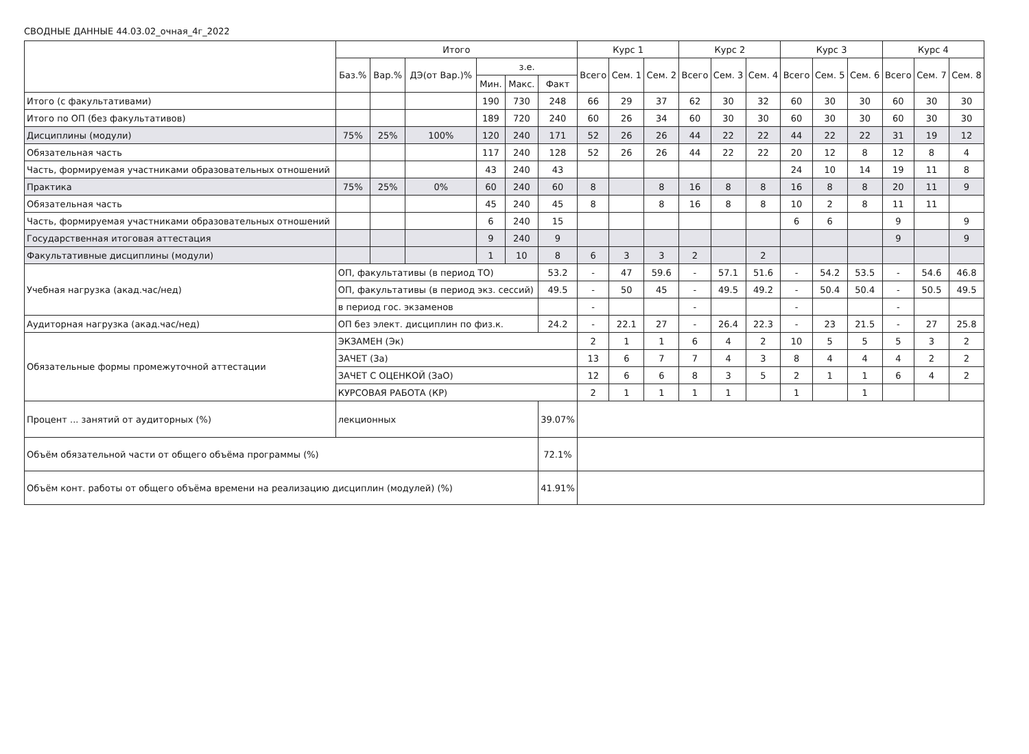СВОДНЫЕ ДАННЫЕ 44.03.02_очная_4г_2022
| | | Итого | | | | | | Курс 1 | | | Курс 2 | | | Курс 3 | | | Курс 4 | | |
| --- | --- | --- | --- | --- | --- | --- | --- | --- | --- | --- | --- | --- | --- | --- | --- | --- | --- | --- | --- |
| | | Баз.% | Вар.% | ДЭ(от Вар.)% | з.е. | | | Всего | Сем. 1 | Сем. 2 | Всего | Сем. 3 | Сем. 4 | Всего | Сем. 5 | Сем. 6 | Всего | Сем. 7 | Сем. 8 |
| | | | | | Мин. | Макс. | Факт | | | | | | | | | | | | |
| Итого (с факультативами) | | | | | 190 | 730 | 248 | 66 | 29 | 37 | 62 | 30 | 32 | 60 | 30 | 30 | 60 | 30 | 30 |
| Итого по ОП (без факультативов) | | | | | 189 | 720 | 240 | 60 | 26 | 34 | 60 | 30 | 30 | 60 | 30 | 30 | 60 | 30 | 30 |
| Дисциплины (модули) | | 75% | 25% | 100% | 120 | 240 | 171 | 52 | 26 | 26 | 44 | 22 | 22 | 44 | 22 | 22 | 31 | 19 | 12 |
| Обязательная часть | | | | | 117 | 240 | 128 | 52 | 26 | 26 | 44 | 22 | 22 | 20 | 12 | 8 | 12 | 8 | 4 |
| Часть, формируемая участниками образовательных отношений | | | | | 43 | 240 | 43 | | | | | | | 24 | 10 | 14 | 19 | 11 | 8 |
| Практика | | 75% | 25% | 0% | 60 | 240 | 60 | 8 | | 8 | 16 | 8 | 8 | 16 | 8 | 8 | 20 | 11 | 9 |
| Обязательная часть | | | | | 45 | 240 | 45 | 8 | | 8 | 16 | 8 | 8 | 10 | 2 | 8 | 11 | 11 | |
| Часть, формируемая участниками образовательных отношений | | | | | 6 | 240 | 15 | | | | | | | 6 | 6 | | 9 | | 9 |
| Государственная итоговая аттестация | | | | | 9 | 240 | 9 | | | | | | | | | | 9 | | 9 |
| Факультативные дисциплины (модули) | | | | | 1 | 10 | 8 | 6 | 3 | 3 | 2 | | 2 | | | | | | |
| Учебная нагрузка (акад.час/нед) | ОП, факультативы (в период ТО) | | | | | | 53.2 | - | 47 | 59.6 | - | 57.1 | 51.6 | - | 54.2 | 53.5 | - | 54.6 | 46.8 |
| | ОП, факультативы (в период экз. сессий) | | | | | | 49.5 | - | 50 | 45 | - | 49.5 | 49.2 | - | 50.4 | 50.4 | - | 50.5 | 49.5 |
| | в период гос. экзаменов | | | | | | | - | | | - | | | - | | | - | | |
| Аудиторная нагрузка (акад.час/нед) | ОП без элект. дисциплин по физ.к. | | | | | | 24.2 | - | 22.1 | 27 | - | 26.4 | 22.3 | - | 23 | 21.5 | - | 27 | 25.8 |
| Обязательные формы промежуточной аттестации | ЭКЗАМЕН (Эк) | | | | | | | 2 | 1 | 1 | 6 | 4 | 2 | 10 | 5 | 5 | 5 | 3 | 2 |
| | ЗАЧЕТ (За) | | | | | | | 13 | 6 | 7 | 7 | 4 | 3 | 8 | 4 | 4 | 4 | 2 | 2 |
| | ЗАЧЕТ С ОЦЕНКОЙ (ЗаО) | | | | | | | 12 | 6 | 6 | 8 | 3 | 5 | 2 | 1 | 1 | 6 | 4 | 2 |
| | КУРСОВАЯ РАБОТА (КР) | | | | | | | 2 | 1 | 1 | 1 | 1 | | 1 | | 1 | | | |
| Процент ... занятий от аудиторных (%) | лекционных | | | | | | 39.07% | | | | | | | | | | | | |
| Объём обязательной части от общего объёма программы (%) | | | | | | | 72.1% | | | | | | | | | | | | |
| Объём конт. работы от общего объёма времени на реализацию дисциплин (модулей) (%) | | | | | | | 41.91% | | | | | | | | | | | | |